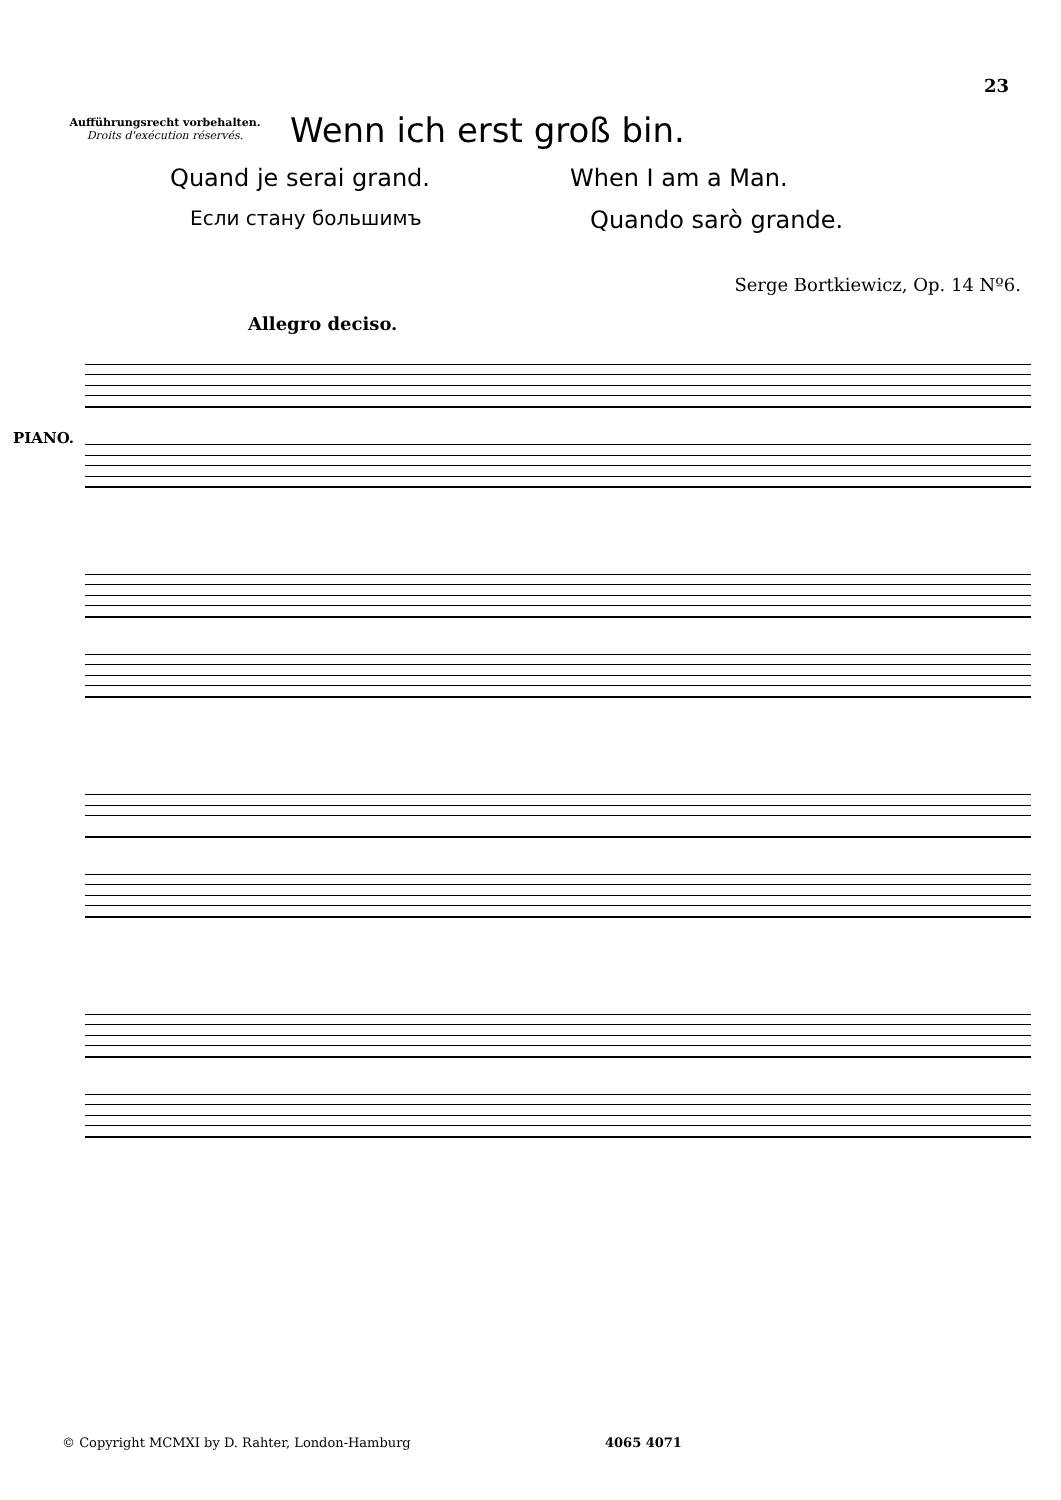23
Aufführungsrecht vorbehalten.
Droits d'exécution réservés.
Wenn ich erst groß bin.
Quand je serai grand. When I am a Man.
Если стану большимъ
Quando sarò grande.
Serge Bortkiewicz, Op. 14 Nº6.
Allegro deciso.
PIANO.
© Copyright MCMXI by D. Rahter, London-Hamburg
4065 4071